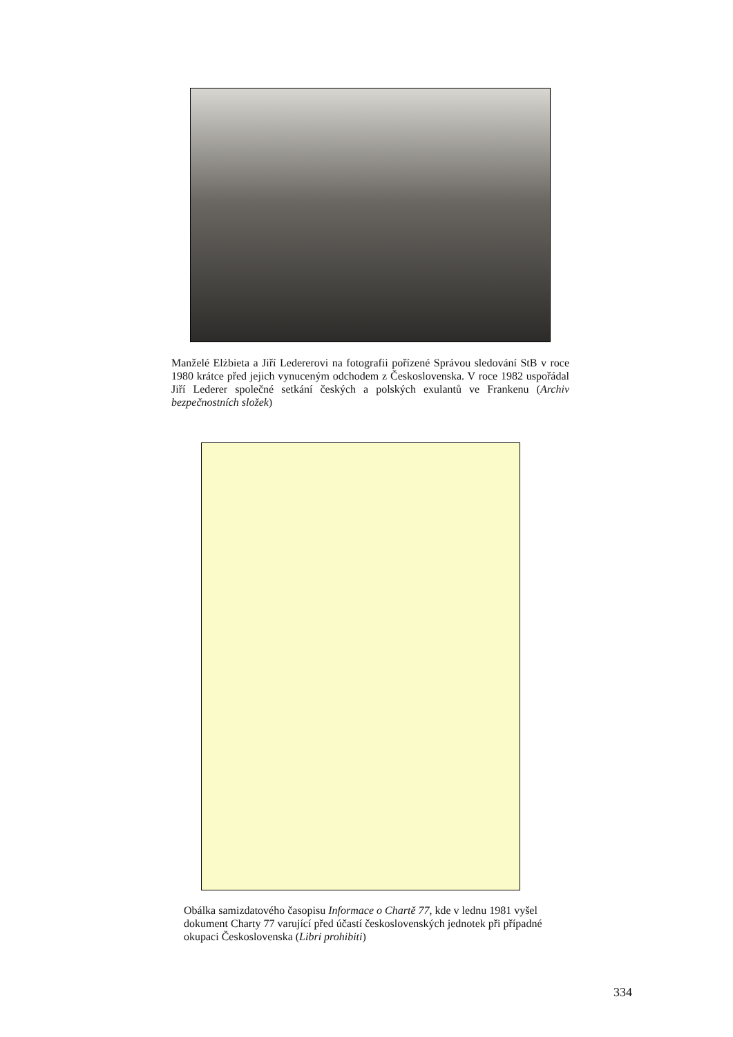Manželé Elżbieta a Jiří Ledererovi na fotografii pořízené Správou sledování StB v roce 1980 krátce před jejich vynuceným odchodem z Československa. V roce 1982 uspořádal Jiří Lederer společné setkání českých a polských exulantů ve Frankenu (Archiv bezpečnostních složek)
Obálka samizdatového časopisu Informace o Chartě 77, kde v lednu 1981 vyšel dokument Charty 77 varující před účastí československých jednotek při případné okupaci Československa (Libri prohibiti)
334